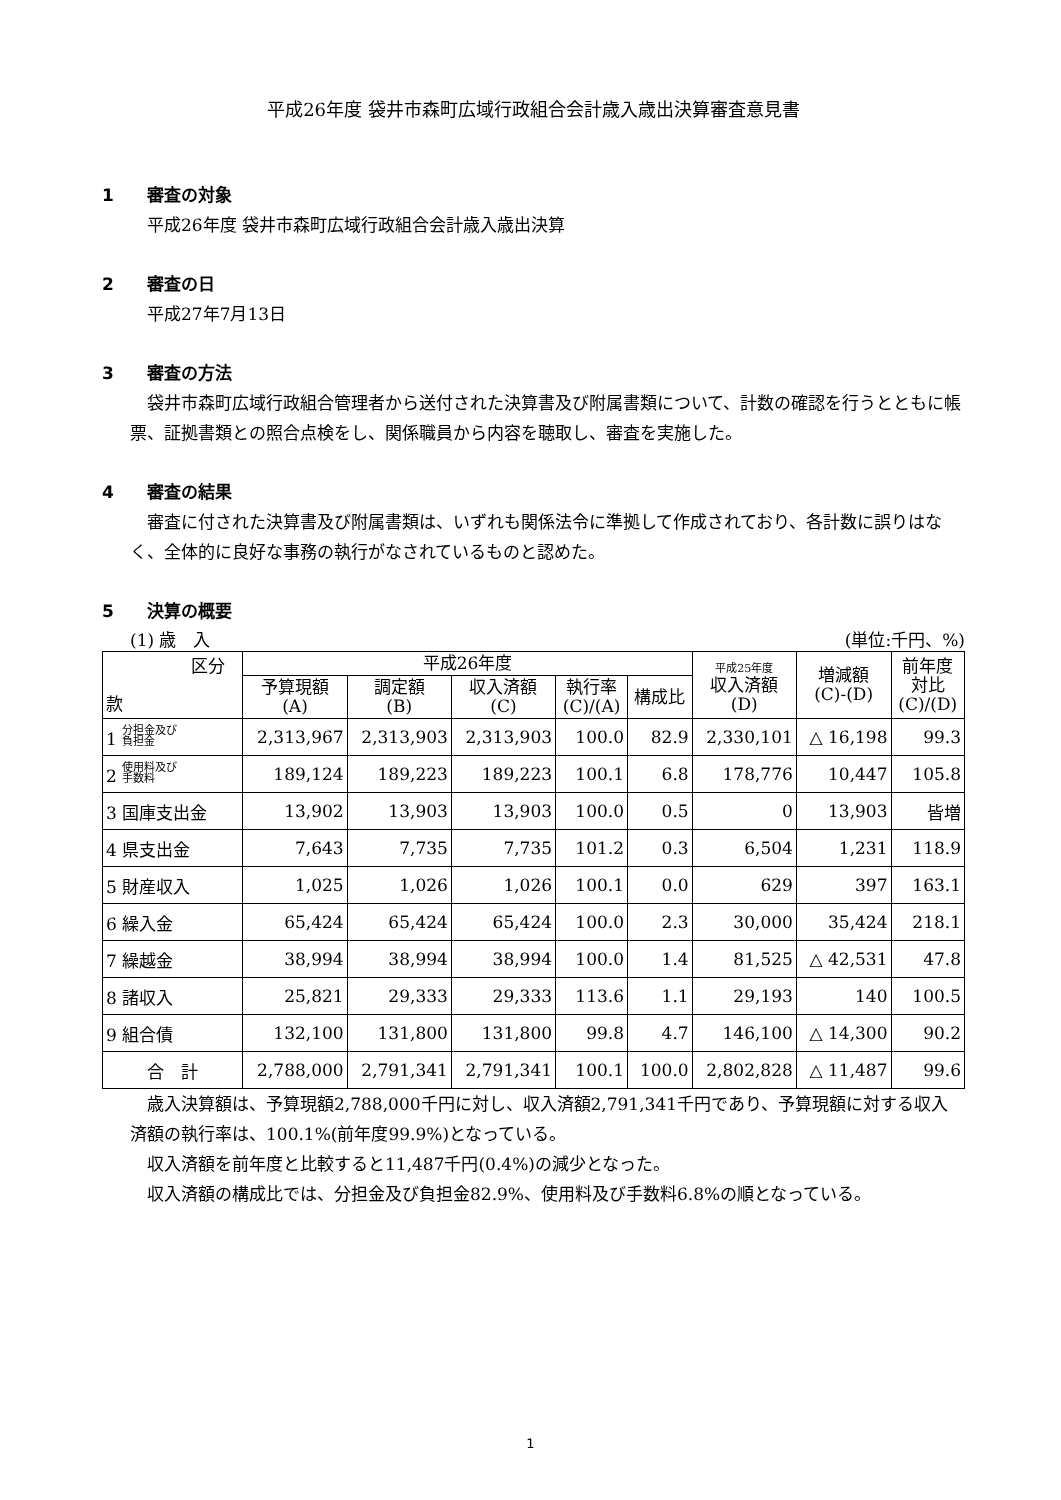平成26年度 袋井市森町広域行政組合会計歳入歳出決算審査意見書
1 審査の対象
平成26年度 袋井市森町広域行政組合会計歳入歳出決算
2 審査の日
平成27年7月13日
3 審査の方法
袋井市森町広域行政組合管理者から送付された決算書及び附属書類について、計数の確認を行うとともに帳票、証拠書類との照合点検をし、関係職員から内容を聴取し、審査を実施した。
4 審査の結果
審査に付された決算書及び附属書類は、いずれも関係法令に準拠して作成されており、各計数に誤りはなく、全体的に良好な事務の執行がなされているものと認めた。
5 決算の概要
(1) 歳　入 (単位:千円、%)
| 区分 款 | 平成26年度 | | | | | 平成25年度 収入済額 (D) | 増減額 (C)-(D) | 前年度 対比 (C)/(D) |
| --- | --- | --- | --- | --- | --- | --- | --- | --- |
| | 予算現額 (A) | 調定額 (B) | 収入済額 (C) | 執行率 (C)/(A) | 構成比 | | | |
| 1 分担金及び 負担金 | 2,313,967 | 2,313,903 | 2,313,903 | 100.0 | 82.9 | 2,330,101 | △ 16,198 | 99.3 |
| 2 使用料及び 手数料 | 189,124 | 189,223 | 189,223 | 100.1 | 6.8 | 178,776 | 10,447 | 105.8 |
| 3 国庫支出金 | 13,902 | 13,903 | 13,903 | 100.0 | 0.5 | 0 | 13,903 | 皆増 |
| 4 県支出金 | 7,643 | 7,735 | 7,735 | 101.2 | 0.3 | 6,504 | 1,231 | 118.9 |
| 5 財産収入 | 1,025 | 1,026 | 1,026 | 100.1 | 0.0 | 629 | 397 | 163.1 |
| 6 繰入金 | 65,424 | 65,424 | 65,424 | 100.0 | 2.3 | 30,000 | 35,424 | 218.1 |
| 7 繰越金 | 38,994 | 38,994 | 38,994 | 100.0 | 1.4 | 81,525 | △ 42,531 | 47.8 |
| 8 諸収入 | 25,821 | 29,333 | 29,333 | 113.6 | 1.1 | 29,193 | 140 | 100.5 |
| 9 組合債 | 132,100 | 131,800 | 131,800 | 99.8 | 4.7 | 146,100 | △ 14,300 | 90.2 |
| 合 計 | 2,788,000 | 2,791,341 | 2,791,341 | 100.1 | 100.0 | 2,802,828 | △ 11,487 | 99.6 |
歳入決算額は、予算現額2,788,000千円に対し、収入済額2,791,341千円であり、予算現額に対する収入済額の執行率は、100.1%(前年度99.9%)となっている。
収入済額を前年度と比較すると11,487千円(0.4%)の減少となった。
収入済額の構成比では、分担金及び負担金82.9%、使用料及び手数料6.8%の順となっている。
1